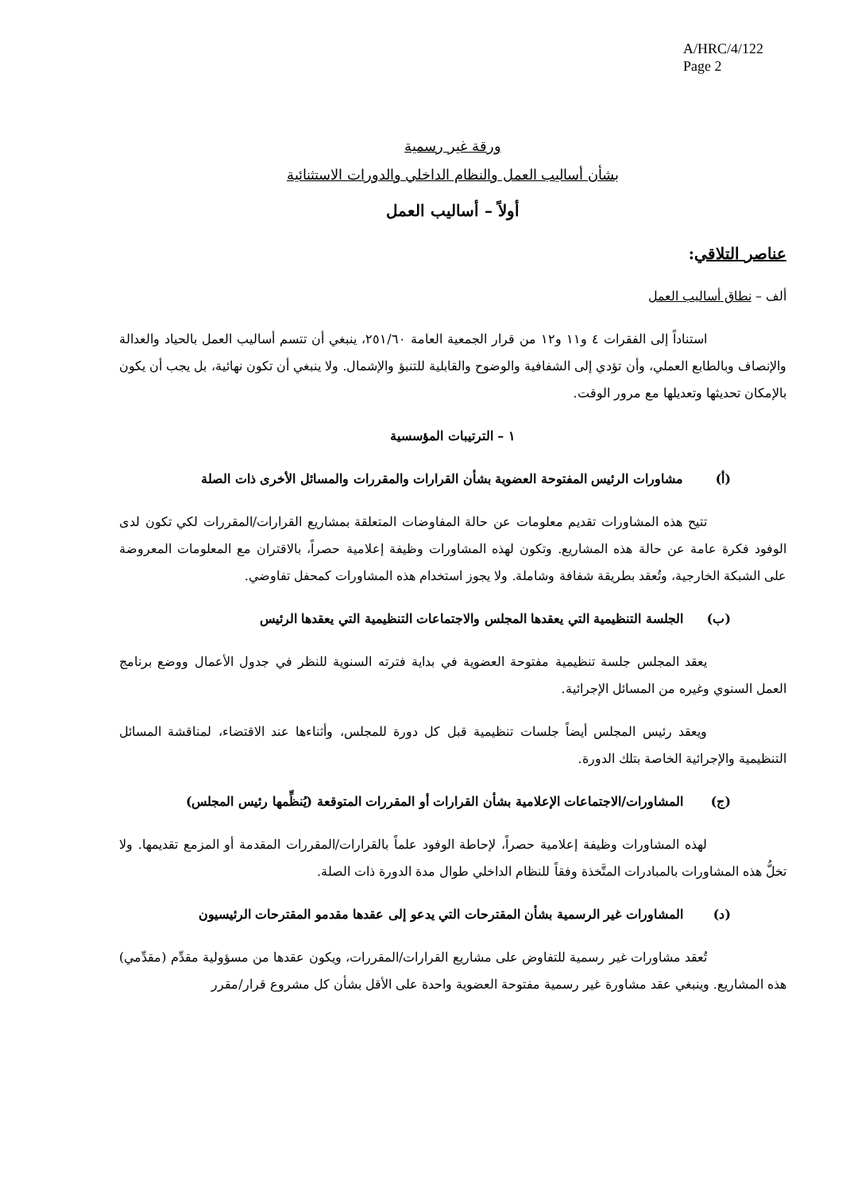A/HRC/4/122
Page 2
ورقة غير رسمية
بشأن أساليب العمل والنظام الداخلي والدورات الاستثنائية
أولاً – أساليب العمل
عناصر التلاقي:
ألف – نطاق أساليب العمل
استناداً إلى الفقرات ٤ و١١ و١٢ من قرار الجمعية العامة ٢٥١/٦٠، ينبغي أن تتسم أساليب العمل بالحياد والعدالة والإنصاف وبالطابع العملي، وأن تؤدي إلى الشفافية والوضوح والقابلية للتنبؤ والإشمال. ولا ينبغي أن تكون نهائية، بل يجب أن يكون بالإمكان تحديثها وتعديلها مع مرور الوقت.
١ – الترتيبات المؤسسية
(أ) مشاورات الرئيس المفتوحة العضوية بشأن القرارات والمقررات والمسائل الأخرى ذات الصلة
تتيح هذه المشاورات تقديم معلومات عن حالة المفاوضات المتعلقة بمشاريع القرارات/المقررات لكي تكون لدى الوفود فكرة عامة عن حالة هذه المشاريع. وتكون لهذه المشاورات وظيفة إعلامية حصراً، بالاقتران مع المعلومات المعروضة على الشبكة الخارجية، وتُعقد بطريقة شفافة وشاملة. ولا يجوز استخدام هذه المشاورات كمحفل تفاوضي.
(ب) الجلسة التنظيمية التي يعقدها المجلس والاجتماعات التنظيمية التي يعقدها الرئيس
يعقد المجلس جلسة تنظيمية مفتوحة العضوية في بداية فترته السنوية للنظر في جدول الأعمال ووضع برنامج العمل السنوي وغيره من المسائل الإجرائية.
ويعقد رئيس المجلس أيضاً جلسات تنظيمية قبل كل دورة للمجلس، وأثناءها عند الاقتضاء، لمناقشة المسائل التنظيمية والإجرائية الخاصة بتلك الدورة.
(ج) المشاورات/الاجتماعات الإعلامية بشأن القرارات أو المقررات المتوقعة (يُنظِّمها رئيس المجلس)
لهذه المشاورات وظيفة إعلامية حصراً، لإحاطة الوفود علماً بالقرارات/المقررات المقدمة أو المزمع تقديمها. ولا تخلُّ هذه المشاورات بالمبادرات المتَّخذة وفقاً للنظام الداخلي طوال مدة الدورة ذات الصلة.
(د) المشاورات غير الرسمية بشأن المقترحات التي يدعو إلى عقدها مقدمو المقترحات الرئيسيون
تُعقد مشاورات غير رسمية للتفاوض على مشاريع القرارات/المقررات، ويكون عقدها من مسؤولية مقدِّم (مقدِّمي) هذه المشاريع. وينبغي عقد مشاورة غير رسمية مفتوحة العضوية واحدة على الأقل بشأن كل مشروع قرار/مقرر